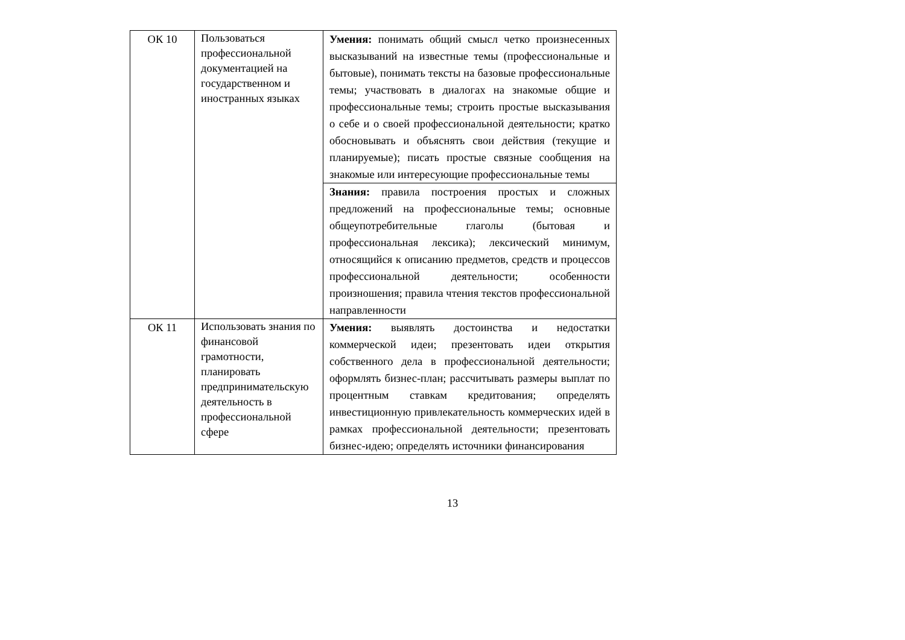| ОК 10 | Пользоваться профессиональной документацией на государственном и иностранных языках | Умения: понимать общий смысл четко произнесенных высказываний на известные темы (профессиональные и бытовые), понимать тексты на базовые профессиональные темы; участвовать в диалогах на знакомые общие и профессиональные темы; строить простые высказывания о себе и о своей профессиональной деятельности; кратко обосновывать и объяснять свои действия (текущие и планируемые); писать простые связные сообщения на знакомые или интересующие профессиональные темы |
| | | Знания: правила построения простых и сложных предложений на профессиональные темы; основные общеупотребительные глаголы (бытовая и профессиональная лексика); лексический минимум, относящийся к описанию предметов, средств и процессов профессиональной деятельности; особенности произношения; правила чтения текстов профессиональной направленности |
| ОК 11 | Использовать знания по финансовой грамотности, планировать предпринимательскую деятельность в профессиональной сфере | Умения: выявлять достоинства и недостатки коммерческой идеи; презентовать идеи открытия собственного дела в профессиональной деятельности; оформлять бизнес-план; рассчитывать размеры выплат по процентным ставкам кредитования; определять инвестиционную привлекательность коммерческих идей в рамках профессиональной деятельности; презентовать бизнес-идею; определять источники финансирования |
13